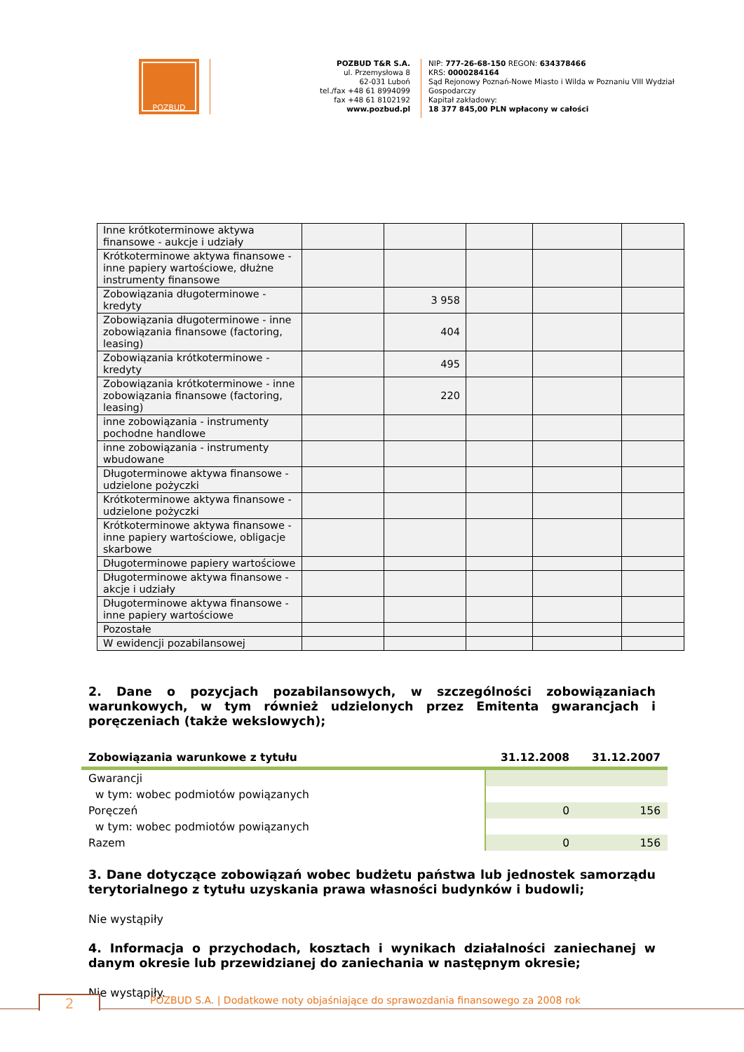POZBUD
POZBUD T&R S.A.
ul. Przemysłowa 8
62-031 Luboń
tel./fax +48 61 8994099
fax +48 61 8102192
www.pozbud.pl
NIP: 777-26-68-150 REGON: 634378466
KRS: 0000284164
Sąd Rejonowy Poznań-Nowe Miasto i Wilda w Poznaniu VIII Wydział Gospodarczy
Kapitał zakładowy:
18 377 845,00 PLN wpłacony w całości
| Inne krótkoterminowe aktywa finansowe - aukcje i udziały | | | | | |
| Krótkoterminowe aktywa finansowe - inne papiery wartościowe, dłużne instrumenty finansowe | | | | | |
| Zobowiązania długoterminowe - kredyty | | 3 958 | | | |
| Zobowiązania długoterminowe - inne zobowiązania finansowe (factoring, leasing) | | 404 | | | |
| Zobowiązania krótkoterminowe - kredyty | | 495 | | | |
| Zobowiązania krótkoterminowe - inne zobowiązania finansowe (factoring, leasing) | | 220 | | | |
| inne zobowiązania - instrumenty pochodne handlowe | | | | | |
| inne zobowiązania - instrumenty wbudowane | | | | | |
| Długoterminowe aktywa finansowe - udzielone pożyczki | | | | | |
| Krótkoterminowe aktywa finansowe - udzielone pożyczki | | | | | |
| Krótkoterminowe aktywa finansowe - inne papiery wartościowe, obligacje skarbowe | | | | | |
| Długoterminowe papiery wartościowe | | | | | |
| Długoterminowe aktywa finansowe - akcje i udziały | | | | | |
| Długoterminowe aktywa finansowe - inne papiery wartościowe | | | | | |
| Pozostałe | | | | | |
| W ewidencji pozabilansowej | | | | | |
2. Dane o pozycjach pozabilansowych, w szczególności zobowiązaniach warunkowych, w tym również udzielonych przez Emitenta gwarancjach i poręczeniach (także wekslowych);
| Zobowiązania warunkowe z tytułu | 31.12.2008 | 31.12.2007 |
| --- | --- | --- |
| Gwarancji | | |
| w tym: wobec podmiotów powiązanych | | |
| Poręczeń | 0 | 156 |
| w tym: wobec podmiotów powiązanych | | |
| Razem | 0 | 156 |
3. Dane dotyczące zobowiązań wobec budżetu państwa lub jednostek samorządu terytorialnego z tytułu uzyskania prawa własności budynków i budowli;
Nie wystąpiły
4. Informacja o przychodach, kosztach i wynikach działalności zaniechanej w danym okresie lub przewidzianej do zaniechania w następnym okresie;
Nie wystąpiły.
POZBUD S.A. | Dodatkowe noty objaśniające do sprawozdania finansowego za 2008 rok
2